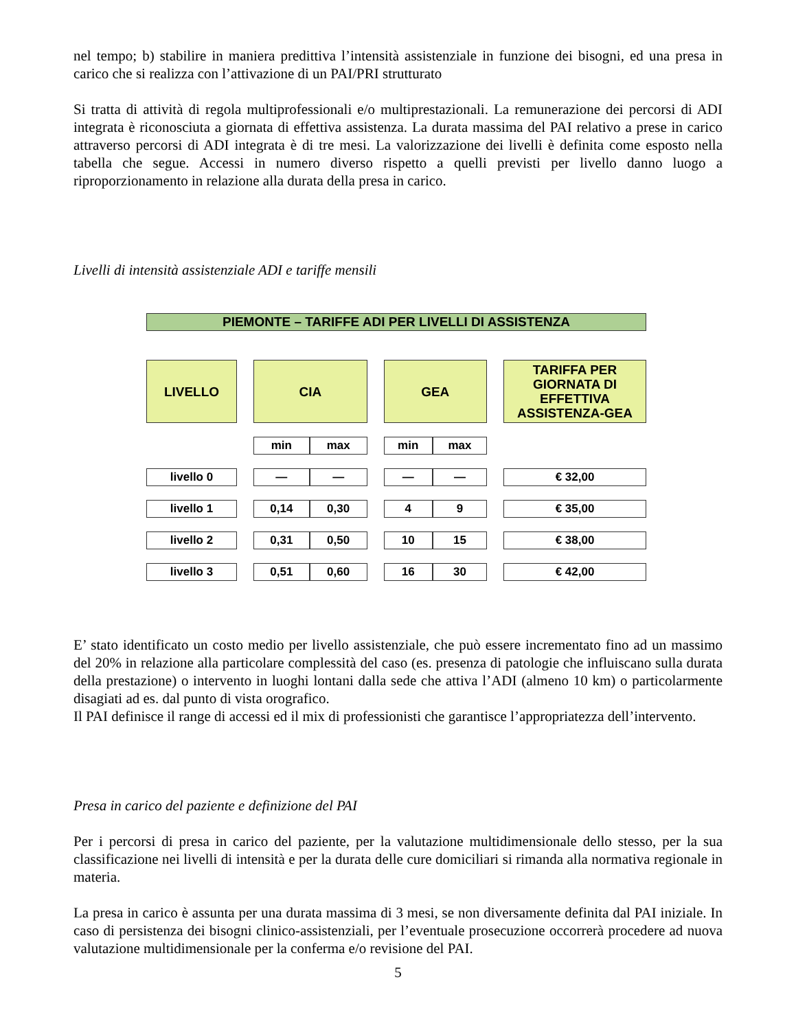nel tempo; b) stabilire in maniera predittiva l’intensità assistenziale in funzione dei bisogni, ed una presa in carico che si realizza con l’attivazione di un PAI/PRI strutturato
Si tratta di attività di regola multiprofessionali e/o multiprestazionali. La remunerazione dei percorsi di ADI integrata è riconosciuta a giornata di effettiva assistenza. La durata massima del PAI relativo a prese in carico attraverso percorsi di ADI integrata è di tre mesi. La valorizzazione dei livelli è definita come esposto nella tabella che segue. Accessi in numero diverso rispetto a quelli previsti per livello danno luogo a riproporzionamento in relazione alla durata della presa in carico.
Livelli di intensità assistenziale ADI e tariffe mensili
PIEMONTE – TARIFFE ADI PER LIVELLI DI ASSISTENZA
| LIVELLO | | CIA | | | GEA | | | TARIFFA PER GIORNATA DI EFFETTIVA ASSISTENZA-GEA |
| | | min | max | | min | max | | |
| livello 0 | | — | — | | — | — | | € 32,00 |
| livello 1 | | 0,14 | 0,30 | | 4 | 9 | | € 35,00 |
| livello 2 | | 0,31 | 0,50 | | 10 | 15 | | € 38,00 |
| livello 3 | | 0,51 | 0,60 | | 16 | 30 | | € 42,00 |
E’ stato identificato un costo medio per livello assistenziale, che può essere incrementato fino ad un massimo del 20% in relazione alla particolare complessità del caso (es. presenza di patologie che influiscano sulla durata della prestazione) o intervento in luoghi lontani dalla sede che attiva l’ADI (almeno 10 km) o particolarmente disagiati ad es. dal punto di vista orografico.
Il PAI definisce il range di accessi ed il mix di professionisti che garantisce l’appropriatezza dell’intervento.
Presa in carico del paziente e definizione del PAI
Per i percorsi di presa in carico del paziente, per la valutazione multidimensionale dello stesso, per la sua classificazione nei livelli di intensità e per la durata delle cure domiciliari si rimanda alla normativa regionale in materia.
La presa in carico è assunta per una durata massima di 3 mesi, se non diversamente definita dal PAI iniziale. In caso di persistenza dei bisogni clinico-assistenziali, per l’eventuale prosecuzione occorrerà procedere ad nuova valutazione multidimensionale per la conferma e/o revisione del PAI.
5